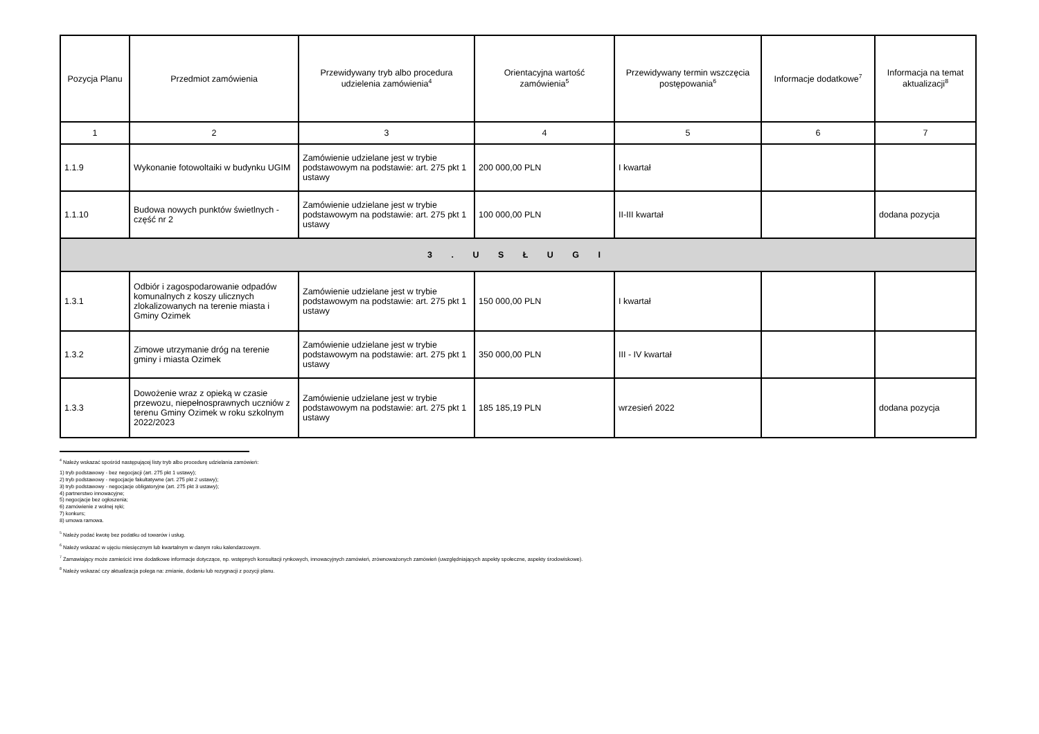| Pozycja Planu | Przedmiot zamówienia | Przewidywany tryb albo procedura udzielenia zamówienia<sup>4</sup> | Orientacyjna wartość zamówienia<sup>5</sup> | Przewidywany termin wszczęcia postępowania<sup>6</sup> | Informacje dodatkowe<sup>7</sup> | Informacja na temat aktualizacji<sup>8</sup> |
| --- | --- | --- | --- | --- | --- | --- |
| 1 | 2 | 3 | 4 | 5 | 6 | 7 |
| 1.1.9 | Wykonanie fotowoltaiki w budynku UGIM | Zamówienie udzielane jest w trybie podstawowym na podstawie: art. 275 pkt 1 ustawy | 200 000,00 PLN | I kwartał | | |
| 1.1.10 | Budowa nowych punktów świetlnych - część nr 2 | Zamówienie udzielane jest w trybie podstawowym na podstawie: art. 275 pkt 1 ustawy | 100 000,00 PLN | II-III kwartał | | dodana pozycja |
| 3 . U S Ł U G I | | | | | | |
| 1.3.1 | Odbiór i zagospodarowanie odpadów komunalnych z koszy ulicznych zlokalizowanych na terenie miasta i Gminy Ozimek | Zamówienie udzielane jest w trybie podstawowym na podstawie: art. 275 pkt 1 ustawy | 150 000,00 PLN | I kwartał | | |
| 1.3.2 | Zimowe utrzymanie dróg na terenie gminy i miasta Ozimek | Zamówienie udzielane jest w trybie podstawowym na podstawie: art. 275 pkt 1 ustawy | 350 000,00 PLN | III - IV kwartał | | |
| 1.3.3 | Dowożenie wraz z opieką w czasie przewozu, niepełnosprawnych uczniów z terenu Gminy Ozimek w roku szkolnym 2022/2023 | Zamówienie udzielane jest w trybie podstawowym na podstawie: art. 275 pkt 1 ustawy | 185 185,19 PLN | wrzesień 2022 | | dodana pozycja |
<sup>4</sup> Należy wskazać spośród następującej listy tryb albo procedurę udzielania zamówień:
1) tryb podstawowy - bez negocjacji (art. 275 pkt 1 ustawy);
2) tryb podstawowy - negocjacje fakultatywne (art. 275 pkt 2 ustawy);
3) tryb podstawowy - negocjacje obligatoryjne (art. 275 pkt 3 ustawy);
4) partnerstwo innowacyjne;
5) negocjacje bez ogłoszenia;
6) zamówienie z wolnej ręki;
7) konkurs;
8) umowa ramowa.
<sup>5</sup> Należy podać kwotę bez podatku od towarów i usług.
<sup>6</sup> Należy wskazać w ujęciu miesięcznym lub kwartalnym w danym roku kalendarzowym.
<sup>7</sup> Zamawiający może zamieścić inne dodatkowe informacje dotyczące, np. wstępnych konsultacji rynkowych, innowacyjnych zamówień, zrównoważonych zamówień (uwzględniających aspekty społeczne, aspekty środowiskowe).
<sup>8</sup> Należy wskazać czy aktualizacja polega na: zmianie, dodaniu lub rezygnacji z pozycji planu.